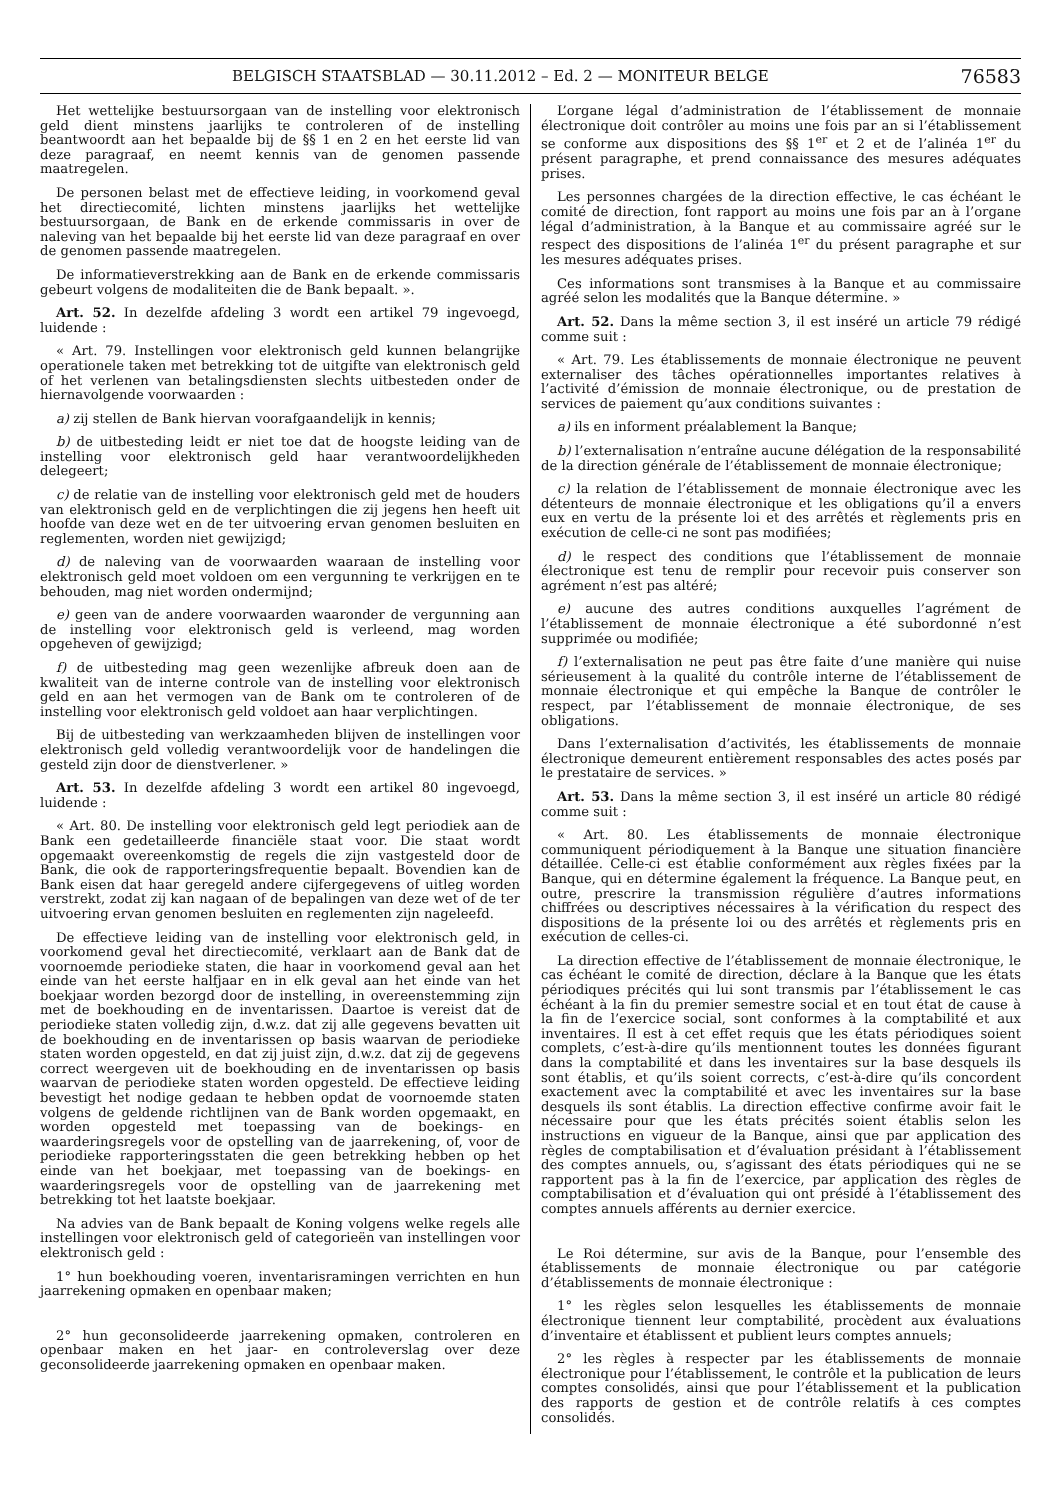BELGISCH STAATSBLAD — 30.11.2012 – Ed. 2 — MONITEUR BELGE 76583
Het wettelijke bestuursorgaan van de instelling voor elektronisch geld dient minstens jaarlijks te controleren of de instelling beantwoordt aan het bepaalde bij de §§ 1 en 2 en het eerste lid van deze paragraaf, en neemt kennis van de genomen passende maatregelen.
De personen belast met de effectieve leiding, in voorkomend geval het directiecomité, lichten minstens jaarlijks het wettelijke bestuursorgaan, de Bank en de erkende commissaris in over de naleving van het bepaalde bij het eerste lid van deze paragraaf en over de genomen passende maatregelen.
De informatieverstrekking aan de Bank en de erkende commissaris gebeurt volgens de modaliteiten die de Bank bepaalt. ».
Art. 52. In dezelfde afdeling 3 wordt een artikel 79 ingevoegd, luidende :
« Art. 79. Instellingen voor elektronisch geld kunnen belangrijke operationele taken met betrekking tot de uitgifte van elektronisch geld of het verlenen van betalingsdiensten slechts uitbesteden onder de hiernavolgende voorwaarden :
a) zij stellen de Bank hiervan voorafgaandelijk in kennis;
b) de uitbesteding leidt er niet toe dat de hoogste leiding van de instelling voor elektronisch geld haar verantwoordelijkheden delegeert;
c) de relatie van de instelling voor elektronisch geld met de houders van elektronisch geld en de verplichtingen die zij jegens hen heeft uit hoofde van deze wet en de ter uitvoering ervan genomen besluiten en reglementen, worden niet gewijzigd;
d) de naleving van de voorwaarden waaraan de instelling voor elektronisch geld moet voldoen om een vergunning te verkrijgen en te behouden, mag niet worden ondermijnd;
e) geen van de andere voorwaarden waaronder de vergunning aan de instelling voor elektronisch geld is verleend, mag worden opgeheven of gewijzigd;
f) de uitbesteding mag geen wezenlijke afbreuk doen aan de kwaliteit van de interne controle van de instelling voor elektronisch geld en aan het vermogen van de Bank om te controleren of de instelling voor elektronisch geld voldoet aan haar verplichtingen.
Bij de uitbesteding van werkzaamheden blijven de instellingen voor elektronisch geld volledig verantwoordelijk voor de handelingen die gesteld zijn door de dienstverlener. »
Art. 53. In dezelfde afdeling 3 wordt een artikel 80 ingevoegd, luidende :
« Art. 80. De instelling voor elektronisch geld legt periodiek aan de Bank een gedetailleerde financiële staat voor. Die staat wordt opgemaakt overeenkomstig de regels die zijn vastgesteld door de Bank, die ook de rapporteringsfrequentie bepaalt. Bovendien kan de Bank eisen dat haar geregeld andere cijfergegevens of uitleg worden verstrekt, zodat zij kan nagaan of de bepalingen van deze wet of de ter uitvoering ervan genomen besluiten en reglementen zijn nageleefd.
De effectieve leiding van de instelling voor elektronisch geld, in voorkomend geval het directiecomité, verklaart aan de Bank dat de voornoemde periodieke staten, die haar in voorkomend geval aan het einde van het eerste halfjaar en in elk geval aan het einde van het boekjaar worden bezorgd door de instelling, in overeenstemming zijn met de boekhouding en de inventarissen. Daartoe is vereist dat de periodieke staten volledig zijn, d.w.z. dat zij alle gegevens bevatten uit de boekhouding en de inventarissen op basis waarvan de periodieke staten worden opgesteld, en dat zij juist zijn, d.w.z. dat zij de gegevens correct weergeven uit de boekhouding en de inventarissen op basis waarvan de periodieke staten worden opgesteld. De effectieve leiding bevestigt het nodige gedaan te hebben opdat de voornoemde staten volgens de geldende richtlijnen van de Bank worden opgemaakt, en worden opgesteld met toepassing van de boekings- en waarderingsregels voor de opstelling van de jaarrekening, of, voor de periodieke rapporteringsstaten die geen betrekking hebben op het einde van het boekjaar, met toepassing van de boekings- en waarderingsregels voor de opstelling van de jaarrekening met betrekking tot het laatste boekjaar.
Na advies van de Bank bepaalt de Koning volgens welke regels alle instellingen voor elektronisch geld of categorieën van instellingen voor elektronisch geld :
1° hun boekhouding voeren, inventarisramingen verrichten en hun jaarrekening opmaken en openbaar maken;
2° hun geconsolideerde jaarrekening opmaken, controleren en openbaar maken en het jaar- en controleverslag over deze geconsolideerde jaarrekening opmaken en openbaar maken.
L’organe légal d’administration de l’établissement de monnaie électronique doit contrôler au moins une fois par an si l’établissement se conforme aux dispositions des §§ 1<sup>er</sup> et 2 et de l’alinéa 1<sup>er</sup> du présent paragraphe, et prend connaissance des mesures adéquates prises.
Les personnes chargées de la direction effective, le cas échéant le comité de direction, font rapport au moins une fois par an à l’organe légal d’administration, à la Banque et au commissaire agréé sur le respect des dispositions de l’alinéa 1<sup>er</sup> du présent paragraphe et sur les mesures adéquates prises.
Ces informations sont transmises à la Banque et au commissaire agréé selon les modalités que la Banque détermine. »
Art. 52. Dans la même section 3, il est inséré un article 79 rédigé comme suit :
« Art. 79. Les établissements de monnaie électronique ne peuvent externaliser des tâches opérationnelles importantes relatives à l’activité d’émission de monnaie électronique, ou de prestation de services de paiement qu’aux conditions suivantes :
a) ils en informent préalablement la Banque;
b) l’externalisation n’entraîne aucune délégation de la responsabilité de la direction générale de l’établissement de monnaie électronique;
c) la relation de l’établissement de monnaie électronique avec les détenteurs de monnaie électronique et les obligations qu’il a envers eux en vertu de la présente loi et des arrêtés et règlements pris en exécution de celle-ci ne sont pas modifiées;
d) le respect des conditions que l’établissement de monnaie électronique est tenu de remplir pour recevoir puis conserver son agrément n’est pas altéré;
e) aucune des autres conditions auxquelles l’agrément de l’établissement de monnaie électronique a été subordonné n’est supprimée ou modifiée;
f) l’externalisation ne peut pas être faite d’une manière qui nuise sérieusement à la qualité du contrôle interne de l’établissement de monnaie électronique et qui empêche la Banque de contrôler le respect, par l’établissement de monnaie électronique, de ses obligations.
Dans l’externalisation d’activités, les établissements de monnaie électronique demeurent entièrement responsables des actes posés par le prestataire de services. »
Art. 53. Dans la même section 3, il est inséré un article 80 rédigé comme suit :
« Art. 80. Les établissements de monnaie électronique communiquent périodiquement à la Banque une situation financière détaillée. Celle-ci est établie conformément aux règles fixées par la Banque, qui en détermine également la fréquence. La Banque peut, en outre, prescrire la transmission régulière d’autres informations chiffrées ou descriptives nécessaires à la vérification du respect des dispositions de la présente loi ou des arrêtés et règlements pris en exécution de celles-ci.
La direction effective de l’établissement de monnaie électronique, le cas échéant le comité de direction, déclare à la Banque que les états périodiques précités qui lui sont transmis par l’établissement le cas échéant à la fin du premier semestre social et en tout état de cause à la fin de l’exercice social, sont conformes à la comptabilité et aux inventaires. Il est à cet effet requis que les états périodiques soient complets, c’est-à-dire qu’ils mentionnent toutes les données figurant dans la comptabilité et dans les inventaires sur la base desquels ils sont établis, et qu’ils soient corrects, c’est-à-dire qu’ils concordent exactement avec la comptabilité et avec les inventaires sur la base desquels ils sont établis. La direction effective confirme avoir fait le nécessaire pour que les états précités soient établis selon les instructions en vigueur de la Banque, ainsi que par application des règles de comptabilisation et d’évaluation présidant à l’établissement des comptes annuels, ou, s’agissant des états périodiques qui ne se rapportent pas à la fin de l’exercice, par application des règles de comptabilisation et d’évaluation qui ont présidé à l’établissement des comptes annuels afférents au dernier exercice.
Le Roi détermine, sur avis de la Banque, pour l’ensemble des établissements de monnaie électronique ou par catégorie d’établissements de monnaie électronique :
1° les règles selon lesquelles les établissements de monnaie électronique tiennent leur comptabilité, procèdent aux évaluations d’inventaire et établissent et publient leurs comptes annuels;
2° les règles à respecter par les établissements de monnaie électronique pour l’établissement, le contrôle et la publication de leurs comptes consolidés, ainsi que pour l’établissement et la publication des rapports de gestion et de contrôle relatifs à ces comptes consolidés.